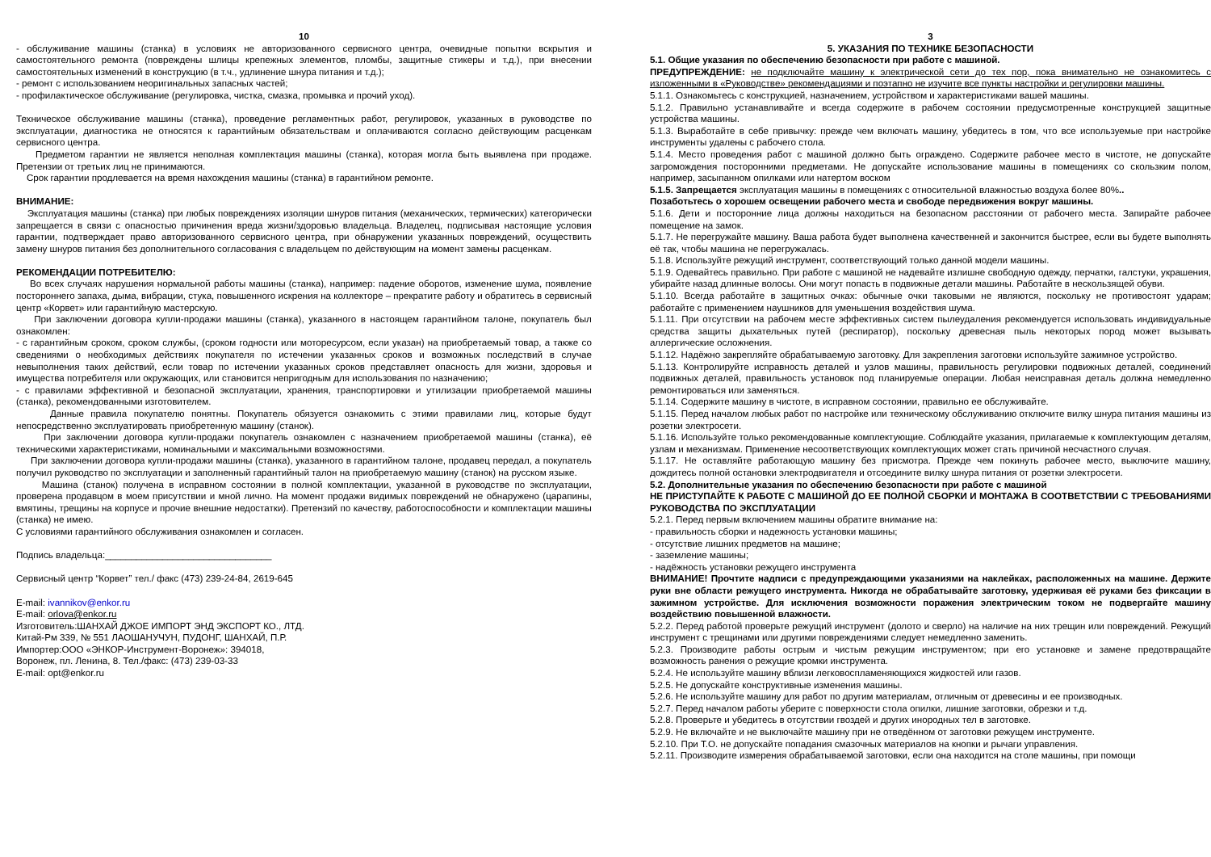10
- обслуживание машины (станка) в условиях не авторизованного сервисного центра, очевидные попытки вскрытия и самостоятельного ремонта (повреждены шлицы крепежных элементов, пломбы, защитные стикеры и т.д.), при внесении самостоятельных изменений в конструкцию (в т.ч., удлинение шнура питания и т.д.);
- ремонт с использованием неоригинальных запасных частей;
- профилактическое обслуживание (регулировка, чистка, смазка, промывка и прочий уход).
Техническое обслуживание машины (станка), проведение регламентных работ, регулировок, указанных в руководстве по эксплуатации, диагностика не относятся к гарантийным обязательствам и оплачиваются согласно действующим расценкам сервисного центра.
Предметом гарантии не является неполная комплектация машины (станка), которая могла быть выявлена при продаже. Претензии от третьих лиц не принимаются.
Срок гарантии продлевается на время нахождения машины (станка) в гарантийном ремонте.
ВНИМАНИЕ:
Эксплуатация машины (станка) при любых повреждениях изоляции шнуров питания (механических, термических) категорически запрещается в связи с опасностью причинения вреда жизни/здоровью владельца. Владелец, подписывая настоящие условия гарантии, подтверждает право авторизованного сервисного центра, при обнаружении указанных повреждений, осуществить замену шнуров питания без дополнительного согласования с владельцем по действующим на момент замены расценкам.
РЕКОМЕНДАЦИИ ПОТРЕБИТЕЛЮ:
Во всех случаях нарушения нормальной работы машины (станка), например: падение оборотов, изменение шума, появление постороннего запаха, дыма, вибрации, стука, повышенного искрения на коллекторе – прекратите работу и обратитесь в сервисный центр «Корвет» или гарантийную мастерскую.
При заключении договора купли-продажи машины (станка), указанного в настоящем гарантийном талоне, покупатель был ознакомлен:
- с гарантийным сроком, сроком службы, (сроком годности или моторесурсом, если указан) на приобретаемый товар, а также со сведениями о необходимых действиях покупателя по истечении указанных сроков и возможных последствий в случае невыполнения таких действий, если товар по истечении указанных сроков представляет опасность для жизни, здоровья и имущества потребителя или окружающих, или становится непригодным для использования по назначению;
- с правилами эффективной и безопасной эксплуатации, хранения, транспортировки и утилизации приобретаемой машины (станка), рекомендованными изготовителем.
Данные правила покупателю понятны. Покупатель обязуется ознакомить с этими правилами лиц, которые будут непосредственно эксплуатировать приобретенную машину (станок).
При заключении договора купли-продажи покупатель ознакомлен с назначением приобретаемой машины (станка), её техническими характеристиками, номинальными и максимальными возможностями.
При заключении договора купли-продажи машины (станка), указанного в гарантийном талоне, продавец передал, а покупатель получил руководство по эксплуатации и заполненный гарантийный талон на приобретаемую машину (станок) на русском языке.
Машина (станок) получена в исправном состоянии в полной комплектации, указанной в руководстве по эксплуатации, проверена продавцом в моем присутствии и мной лично. На момент продажи видимых повреждений не обнаружено (царапины, вмятины, трещины на корпусе и прочие внешние недостатки). Претензий по качеству, работоспособности и комплектации машины (станка) не имею.
С условиями гарантийного обслуживания ознакомлен и согласен.
Подпись владельца:________________________________
Сервисный центр “Корвет” тел./ факс (473) 239-24-84, 2619-645
E-mail: ivannikov@enkor.ru
E-mail: orlova@enkor.ru
Изготовитель:ШАНХАЙ ДЖОЕ ИМПОРТ ЭНД ЭКСПОРТ КО., ЛТД.
Китай-Рм 339, № 551 ЛАОШАНУЧУН, ПУДОНГ, ШАНХАЙ, П.Р.
Импортер:ООО «ЭНКОР-Инструмент-Воронеж»: 394018,
Воронеж, пл. Ленина, 8. Тел./факс: (473) 239-03-33
E-mail: opt@enkor.ru
3
5. УКАЗАНИЯ ПО ТЕХНИКЕ БЕЗОПАСНОСТИ
5.1. Общие указания по обеспечению безопасности при работе с машиной.
ПРЕДУПРЕЖДЕНИЕ: не подключайте машину к электрической сети до тех пор, пока внимательно не ознакомитесь с изложенными в «Руководстве» рекомендациями и поэтапно не изучите все пункты настройки и регулировки машины.
5.1.1. Ознакомьтесь с конструкцией, назначением, устройством и характеристиками вашей машины.
5.1.2. Правильно устанавливайте и всегда содержите в рабочем состоянии предусмотренные конструкцией защитные устройства машины.
5.1.3. Выработайте в себе привычку: прежде чем включать машину, убедитесь в том, что все используемые при настройке инструменты удалены с рабочего стола.
5.1.4. Место проведения работ с машиной должно быть ограждено. Содержите рабочее место в чистоте, не допускайте загромождения посторонними предметами. Не допускайте использование машины в помещениях со скользким полом, например, засыпанном опилками или натертом воском
5.1.5. Запрещается эксплуатация машины в помещениях с относительной влажностью воздуха более 80%..
Позаботьтесь о хорошем освещении рабочего места и свободе передвижения вокруг машины.
5.1.6. Дети и посторонние лица должны находиться на безопасном расстоянии от рабочего места. Запирайте рабочее помещение на замок.
5.1.7. Не перегружайте машину. Ваша работа будет выполнена качественней и закончится быстрее, если вы будете выполнять её так, чтобы машина не перегружалась.
5.1.8. Используйте режущий инструмент, соответствующий только данной модели машины.
5.1.9. Одевайтесь правильно. При работе с машиной не надевайте излишне свободную одежду, перчатки, галстуки, украшения, убирайте назад длинные волосы. Они могут попасть в подвижные детали машины. Работайте в нескользящей обуви.
5.1.10. Всегда работайте в защитных очках: обычные очки таковыми не являются, поскольку не противостоят ударам; работайте с применением наушников для уменьшения воздействия шума.
5.1.11. При отсутствии на рабочем месте эффективных систем пылеудаления рекомендуется использовать индивидуальные средства защиты дыхательных путей (респиратор), поскольку древесная пыль некоторых пород может вызывать аллергические осложнения.
5.1.12. Надёжно закрепляйте обрабатываемую заготовку. Для закрепления заготовки используйте зажимное устройство.
5.1.13. Контролируйте исправность деталей и узлов машины, правильность регулировки подвижных деталей, соединений подвижных деталей, правильность установок под планируемые операции. Любая неисправная деталь должна немедленно ремонтироваться или заменяться.
5.1.14. Содержите машину в чистоте, в исправном состоянии, правильно ее обслуживайте.
5.1.15. Перед началом любых работ по настройке или техническому обслуживанию отключите вилку шнура питания машины из розетки электросети.
5.1.16. Используйте только рекомендованные комплектующие. Соблюдайте указания, прилагаемые к комплектующим деталям, узлам и механизмам. Применение несоответствующих комплектующих может стать причиной несчастного случая.
5.1.17. Не оставляйте работающую машину без присмотра. Прежде чем покинуть рабочее место, выключите машину, дождитесь полной остановки электродвигателя и отсоедините вилку шнура питания от розетки электросети.
5.2. Дополнительные указания по обеспечению безопасности при работе с машиной
НЕ ПРИСТУПАЙТЕ К РАБОТЕ С МАШИНОЙ ДО ЕЕ ПОЛНОЙ СБОРКИ И МОНТАЖА В СООТВЕТСТВИИ С ТРЕБОВАНИЯМИ РУКОВОДСТВА ПО ЭКСПЛУАТАЦИИ
5.2.1. Перед первым включением машины обратите внимание на:
- правильность сборки и надежность установки машины;
- отсутствие лишних предметов на машине;
- заземление машины;
- надёжность установки режущего инструмента
ВНИМАНИЕ! Прочтите надписи с предупреждающими указаниями на наклейках, расположенных на машине. Держите руки вне области режущего инструмента. Никогда не обрабатывайте заготовку, удерживая её руками без фиксации в зажимном устройстве. Для исключения возможности поражения электрическим током не подвергайте машину воздействию повышенной влажности.
5.2.2. Перед работой проверьте режущий инструмент (долото и сверло) на наличие на них трещин или повреждений. Режущий инструмент с трещинами или другими повреждениями следует немедленно заменить.
5.2.3. Производите работы острым и чистым режущим инструментом; при его установке и замене предотвращайте возможность ранения о режущие кромки инструмента.
5.2.4. Не используйте машину вблизи легковоспламеняющихся жидкостей или газов.
5.2.5. Не допускайте конструктивные изменения машины.
5.2.6. Не используйте машину для работ по другим материалам, отличным от древесины и ее производных.
5.2.7. Перед началом работы уберите с поверхности стола опилки, лишние заготовки, обрезки и т.д.
5.2.8. Проверьте и убедитесь в отсутствии гвоздей и других инородных тел в заготовке.
5.2.9. Не включайте и не выключайте машину при не отведённом от заготовки режущем инструменте.
5.2.10. При Т.О. не допускайте попадания смазочных материалов на кнопки и рычаги управления.
5.2.11. Производите измерения обрабатываемой заготовки, если она находится на столе машины, при помощи